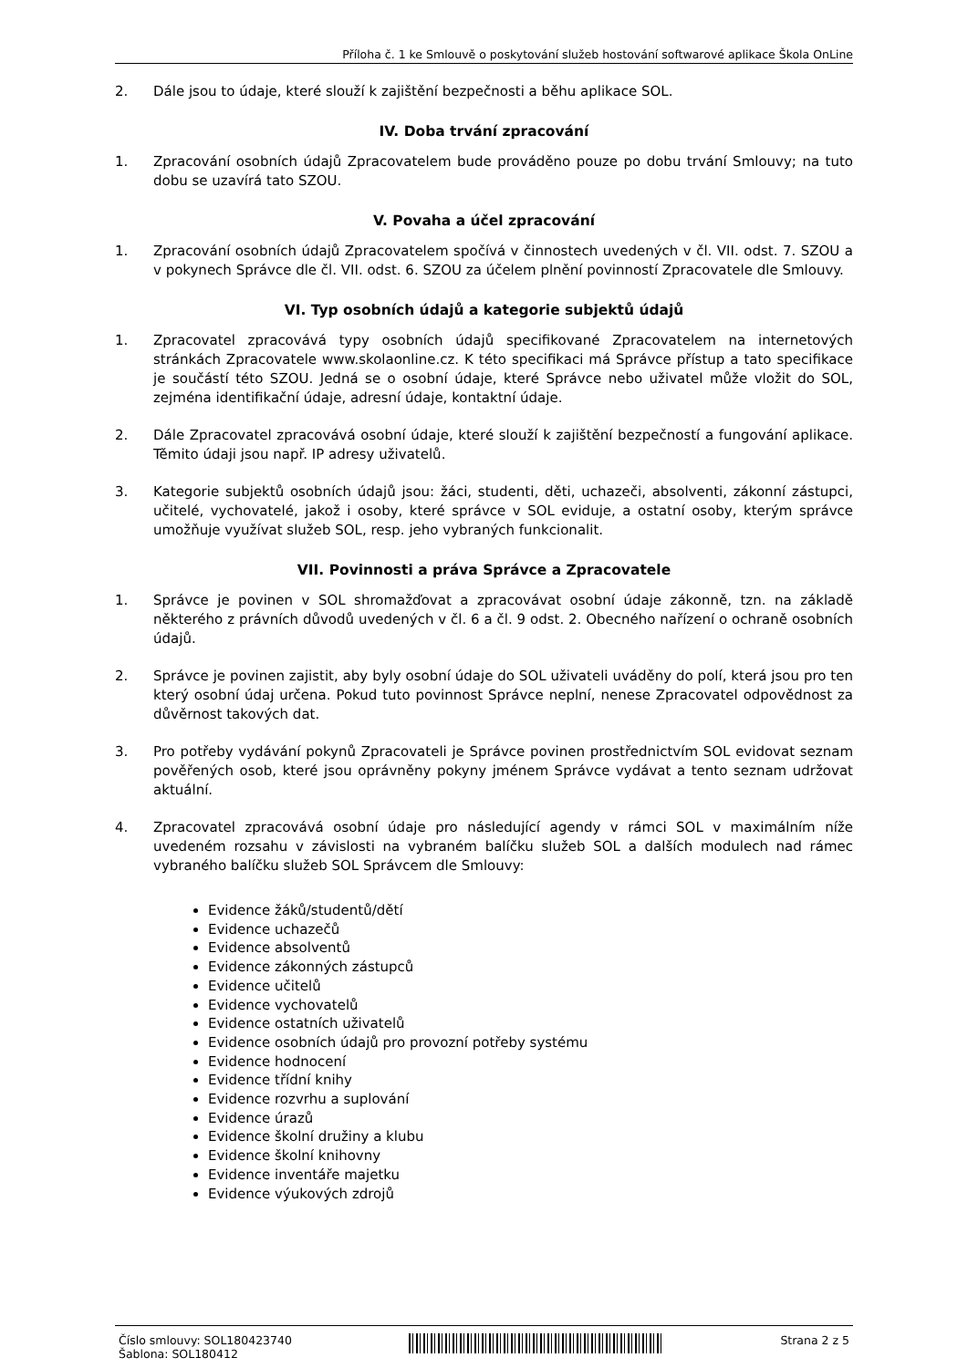Příloha č. 1 ke Smlouvě o poskytování služeb hostování softwarové aplikace Škola OnLine
2. Dále jsou to údaje, které slouží k zajištění bezpečnosti a běhu aplikace SOL.
IV. Doba trvání zpracování
1. Zpracování osobních údajů Zpracovatelem bude prováděno pouze po dobu trvání Smlouvy; na tuto dobu se uzavírá tato SZOU.
V. Povaha a účel zpracování
1. Zpracování osobních údajů Zpracovatelem spočívá v činnostech uvedených v čl. VII. odst. 7. SZOU a v pokynech Správce dle čl. VII. odst. 6. SZOU za účelem plnění povinností Zpracovatele dle Smlouvy.
VI. Typ osobních údajů a kategorie subjektů údajů
1. Zpracovatel zpracovává typy osobních údajů specifikované Zpracovatelem na internetových stránkách Zpracovatele www.skolaonline.cz. K této specifikaci má Správce přístup a tato specifikace je součástí této SZOU. Jedná se o osobní údaje, které Správce nebo uživatel může vložit do SOL, zejména identifikační údaje, adresní údaje, kontaktní údaje.
2. Dále Zpracovatel zpracovává osobní údaje, které slouží k zajištění bezpečností a fungování aplikace. Těmito údaji jsou např. IP adresy uživatelů.
3. Kategorie subjektů osobních údajů jsou: žáci, studenti, děti, uchazeči, absolventi, zákonní zástupci, učitelé, vychovatelé, jakož i osoby, které správce v SOL eviduje, a ostatní osoby, kterým správce umožňuje využívat služeb SOL, resp. jeho vybraných funkcionalit.
VII. Povinnosti a práva Správce a Zpracovatele
1. Správce je povinen v SOL shromažďovat a zpracovávat osobní údaje zákonně, tzn. na základě některého z právních důvodů uvedených v čl. 6 a čl. 9 odst. 2. Obecného nařízení o ochraně osobních údajů.
2. Správce je povinen zajistit, aby byly osobní údaje do SOL uživateli uváděny do polí, která jsou pro ten který osobní údaj určena. Pokud tuto povinnost Správce neplní, nenese Zpracovatel odpovědnost za důvěrnost takových dat.
3. Pro potřeby vydávání pokynů Zpracovateli je Správce povinen prostřednictvím SOL evidovat seznam pověřených osob, které jsou oprávněny pokyny jménem Správce vydávat a tento seznam udržovat aktuální.
4. Zpracovatel zpracovává osobní údaje pro následující agendy v rámci SOL v maximálním níže uvedeném rozsahu v závislosti na vybraném balíčku služeb SOL a dalších modulech nad rámec vybraného balíčku služeb SOL Správcem dle Smlouvy:
Evidence žáků/studentů/dětí
Evidence uchazečů
Evidence absolventů
Evidence zákonných zástupců
Evidence učitelů
Evidence vychovatelů
Evidence ostatních uživatelů
Evidence osobních údajů pro provozní potřeby systému
Evidence hodnocení
Evidence třídní knihy
Evidence rozvrhu a suplování
Evidence úrazů
Evidence školní družiny a klubu
Evidence školní knihovny
Evidence inventáře majetku
Evidence výukových zdrojů
Číslo smlouvy: SOL180423740
Šablona: SOL180412
Strana 2 z 5